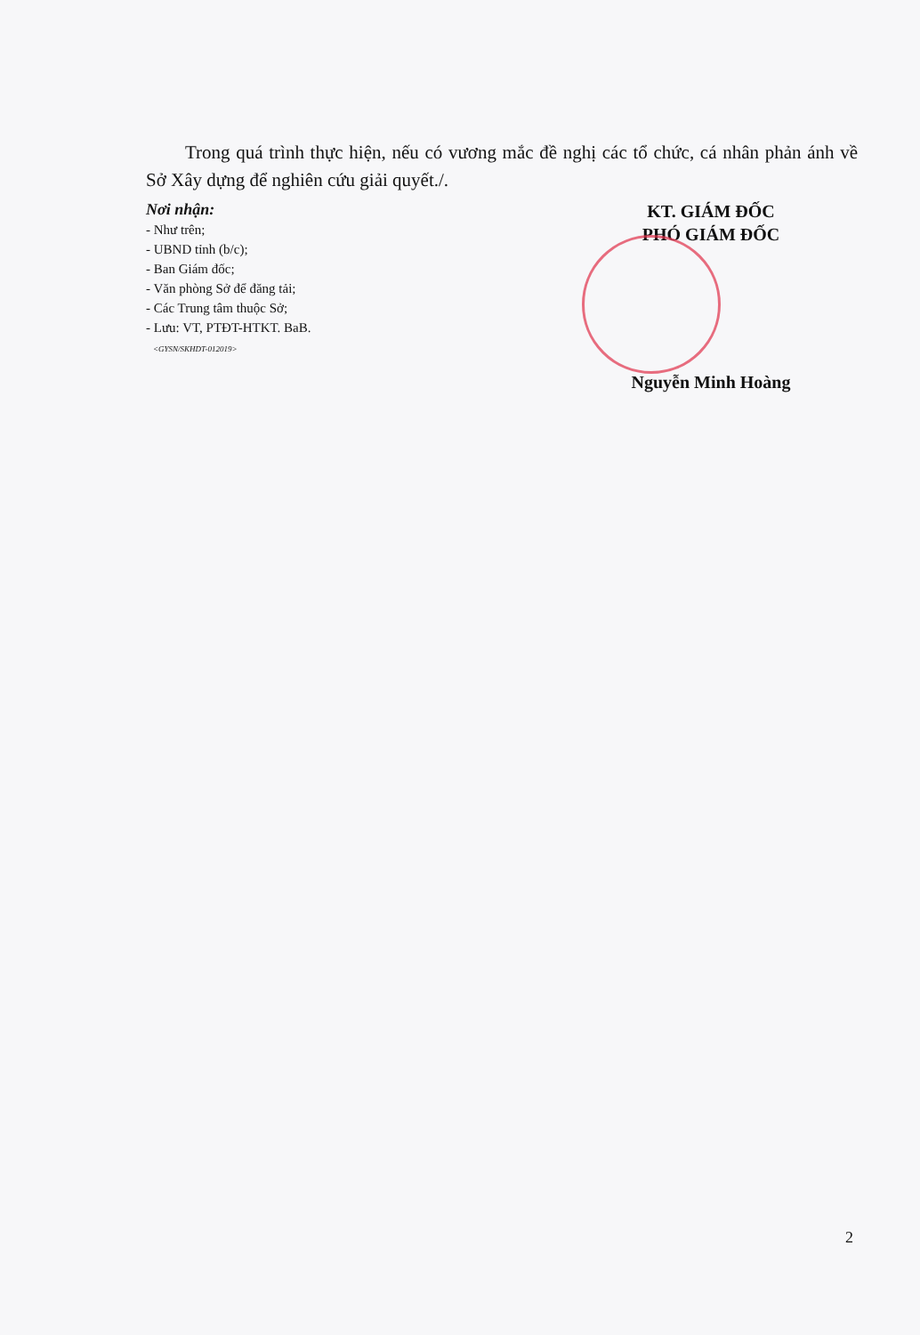Trong quá trình thực hiện, nếu có vương mắc đề nghị các tổ chức, cá nhân phản ánh về Sở Xây dựng để nghiên cứu giải quyết./.
Nơi nhận:
- Như trên;
- UBND tỉnh (b/c);
- Ban Giám đốc;
- Văn phòng Sở để đăng tải;
- Các Trung tâm thuộc Sở;
- Lưu: VT, PTĐT-HTKT. BaB.
<GYSN/SKHDT-012019>
KT. GIÁM ĐỐC
PHÓ GIÁM ĐỐC
Nguyễn Minh Hoàng
2